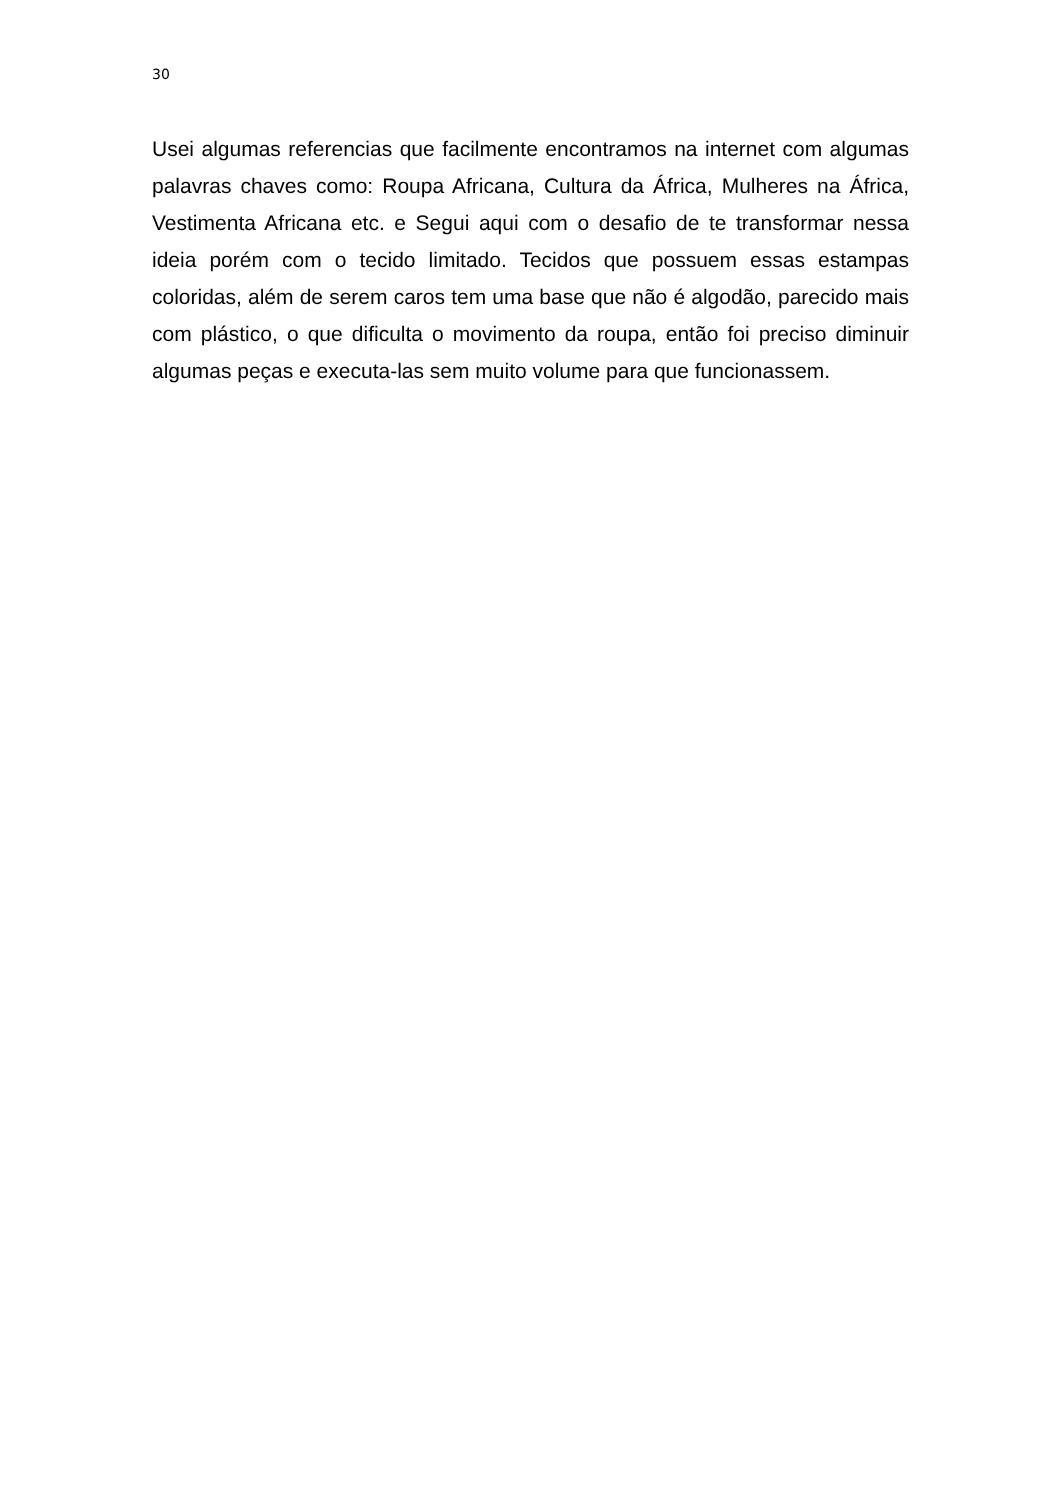30
Usei algumas referencias que facilmente encontramos na internet com algumas palavras chaves como: Roupa Africana, Cultura da África, Mulheres na África, Vestimenta Africana etc. e Segui aqui com o desafio de te transformar nessa ideia porém com o tecido limitado. Tecidos que possuem essas estampas coloridas, além de serem caros tem uma base que não é algodão, parecido mais com plástico, o que dificulta o movimento da roupa, então foi preciso diminuir algumas peças e executa-las sem muito volume para que funcionassem.